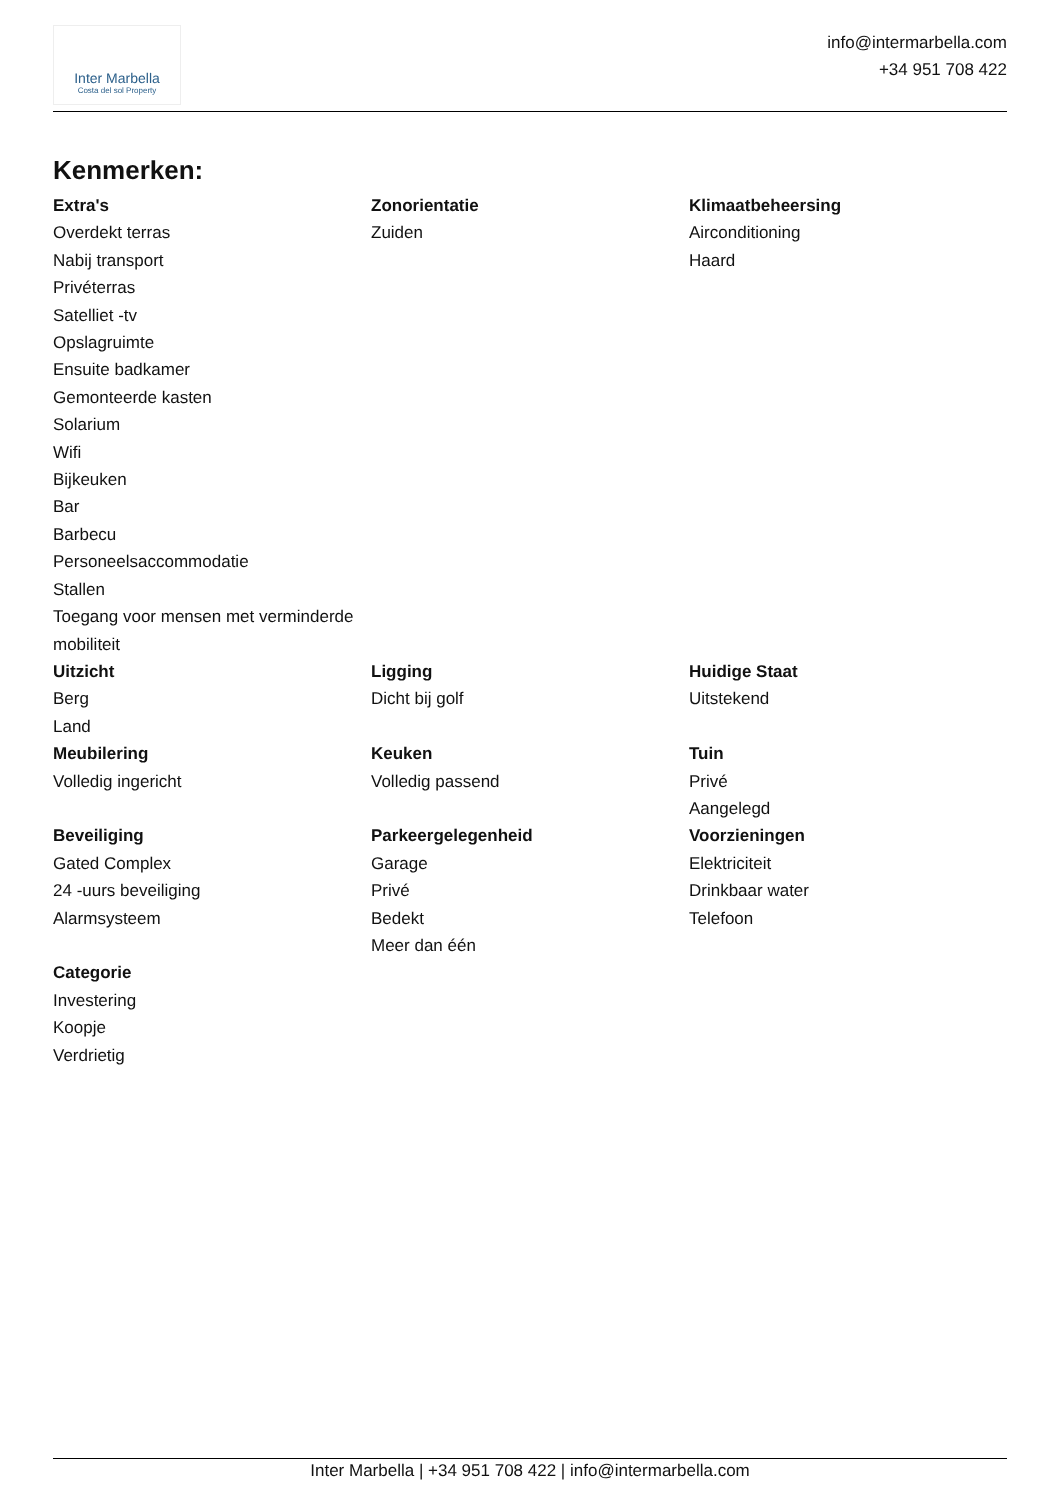Inter Marbella
Costa del sol Property
info@intermarbella.com
+34 951 708 422
Kenmerken:
Extra's
Overdekt terras
Nabij transport
Privéterras
Satelliet -tv
Opslagruimte
Ensuite badkamer
Gemonteerde kasten
Solarium
Wifi
Bijkeuken
Bar
Barbecu
Personeelsaccommodatie
Stallen
Toegang voor mensen met verminderde mobiliteit
Zonorientatie
Zuiden
Klimaatbeheersing
Airconditioning
Haard
Uitzicht
Berg
Land
Ligging
Dicht bij golf
Huidige Staat
Uitstekend
Meubilering
Volledig ingericht
Keuken
Volledig passend
Tuin
Privé
Aangelegd
Beveiliging
Gated Complex
24 -uurs beveiliging
Alarmsysteem
Parkeergelegenheid
Garage
Privé
Bedekt
Meer dan één
Voorzieningen
Elektriciteit
Drinkbaar water
Telefoon
Categorie
Investering
Koopje
Verdrietig
Inter Marbella | +34 951 708 422 | info@intermarbella.com